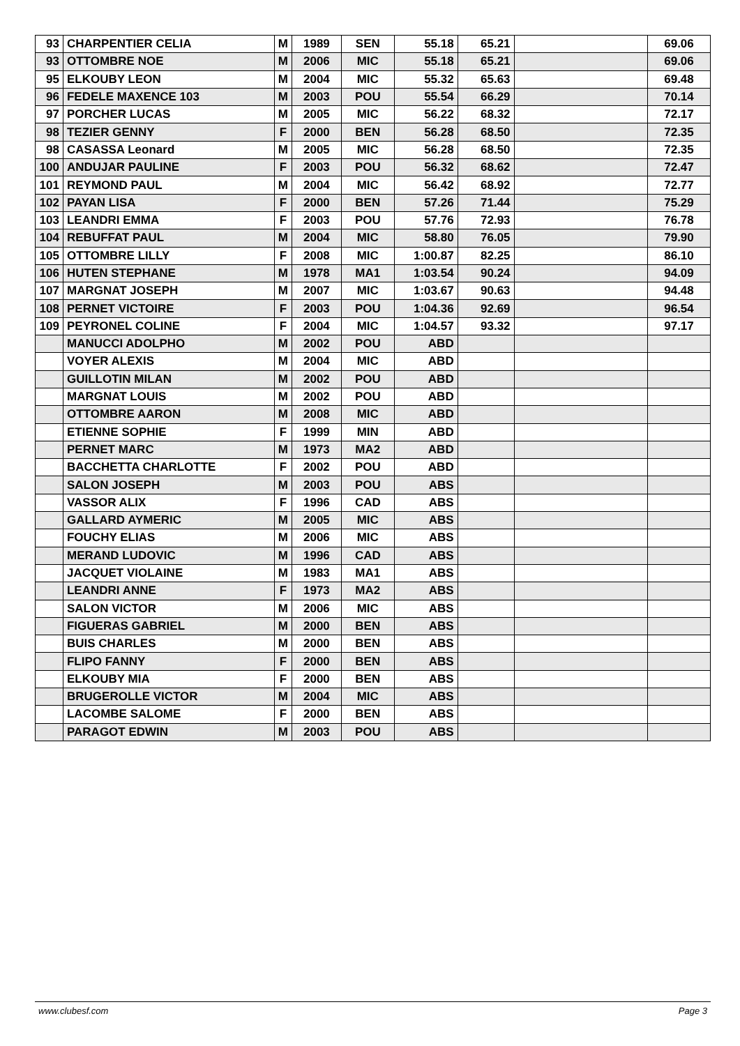| 93 | CHARPENTIER CELIA | M | 1989 | SEN | 55.18 | 65.21 | | 69.06 |
| 93 | OTTOMBRE NOE | M | 2006 | MIC | 55.18 | 65.21 | | 69.06 |
| 95 | ELKOUBY LEON | M | 2004 | MIC | 55.32 | 65.63 | | 69.48 |
| 96 | FEDELE MAXENCE 103 | M | 2003 | POU | 55.54 | 66.29 | | 70.14 |
| 97 | PORCHER LUCAS | M | 2005 | MIC | 56.22 | 68.32 | | 72.17 |
| 98 | TEZIER GENNY | F | 2000 | BEN | 56.28 | 68.50 | | 72.35 |
| 98 | CASASSA Leonard | M | 2005 | MIC | 56.28 | 68.50 | | 72.35 |
| 100 | ANDUJAR PAULINE | F | 2003 | POU | 56.32 | 68.62 | | 72.47 |
| 101 | REYMOND PAUL | M | 2004 | MIC | 56.42 | 68.92 | | 72.77 |
| 102 | PAYAN LISA | F | 2000 | BEN | 57.26 | 71.44 | | 75.29 |
| 103 | LEANDRI EMMA | F | 2003 | POU | 57.76 | 72.93 | | 76.78 |
| 104 | REBUFFAT PAUL | M | 2004 | MIC | 58.80 | 76.05 | | 79.90 |
| 105 | OTTOMBRE LILLY | F | 2008 | MIC | 1:00.87 | 82.25 | | 86.10 |
| 106 | HUTEN STEPHANE | M | 1978 | MA1 | 1:03.54 | 90.24 | | 94.09 |
| 107 | MARGNAT JOSEPH | M | 2007 | MIC | 1:03.67 | 90.63 | | 94.48 |
| 108 | PERNET VICTOIRE | F | 2003 | POU | 1:04.36 | 92.69 | | 96.54 |
| 109 | PEYRONEL COLINE | F | 2004 | MIC | 1:04.57 | 93.32 | | 97.17 |
| | MANUCCI ADOLPHO | M | 2002 | POU | ABD | | | |
| | VOYER ALEXIS | M | 2004 | MIC | ABD | | | |
| | GUILLOTIN MILAN | M | 2002 | POU | ABD | | | |
| | MARGNAT LOUIS | M | 2002 | POU | ABD | | | |
| | OTTOMBRE AARON | M | 2008 | MIC | ABD | | | |
| | ETIENNE SOPHIE | F | 1999 | MIN | ABD | | | |
| | PERNET MARC | M | 1973 | MA2 | ABD | | | |
| | BACCHETTA CHARLOTTE | F | 2002 | POU | ABD | | | |
| | SALON JOSEPH | M | 2003 | POU | ABS | | | |
| | VASSOR ALIX | F | 1996 | CAD | ABS | | | |
| | GALLARD AYMERIC | M | 2005 | MIC | ABS | | | |
| | FOUCHY ELIAS | M | 2006 | MIC | ABS | | | |
| | MERAND LUDOVIC | M | 1996 | CAD | ABS | | | |
| | JACQUET VIOLAINE | M | 1983 | MA1 | ABS | | | |
| | LEANDRI ANNE | F | 1973 | MA2 | ABS | | | |
| | SALON VICTOR | M | 2006 | MIC | ABS | | | |
| | FIGUERAS GABRIEL | M | 2000 | BEN | ABS | | | |
| | BUIS CHARLES | M | 2000 | BEN | ABS | | | |
| | FLIPO FANNY | F | 2000 | BEN | ABS | | | |
| | ELKOUBY MIA | F | 2000 | BEN | ABS | | | |
| | BRUGEROLLE VICTOR | M | 2004 | MIC | ABS | | | |
| | LACOMBE SALOME | F | 2000 | BEN | ABS | | | |
| | PARAGOT EDWIN | M | 2003 | POU | ABS | | | |
www.clubesf.com Page 3